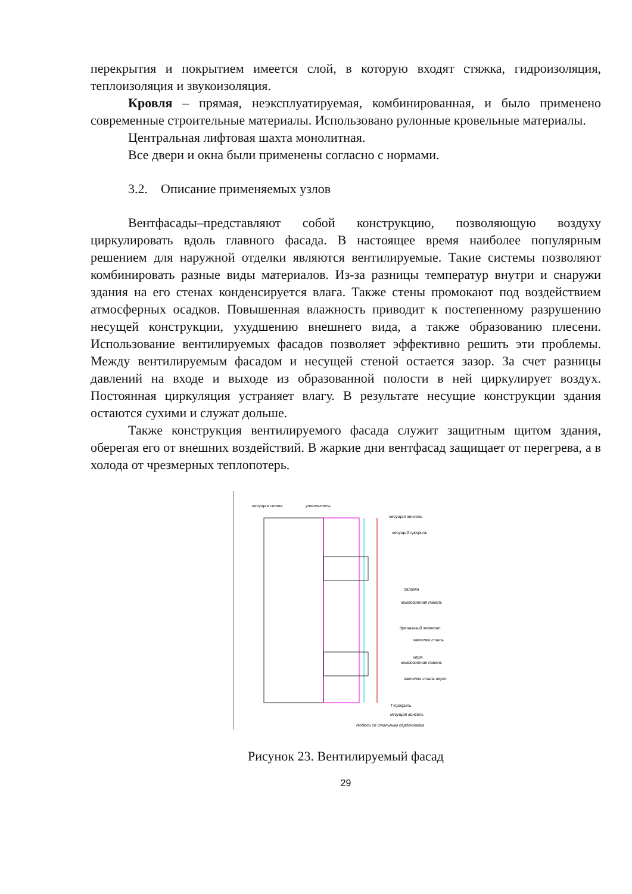перекрытия и покрытием имеется слой, в которую входят стяжка, гидроизоляция, теплоизоляция и звукоизоляция.
Кровля – прямая, неэксплуатируемая, комбинированная, и было применено современные строительные материалы. Использовано рулонные кровельные материалы.
Центральная лифтовая шахта монолитная.
Все двери и окна были применены согласно с нормами.
3.2. Описание применяемых узлов
Вентфасады–представляют собой конструкцию, позволяющую воздуху циркулировать вдоль главного фасада. В настоящее время наиболее популярным решением для наружной отделки являются вентилируемые. Такие системы позволяют комбинировать разные виды материалов. Из-за разницы температур внутри и снаружи здания на его стенах конденсируется влага. Также стены промокают под воздействием атмосферных осадков. Повышенная влажность приводит к постепенному разрушению несущей конструкции, ухудшению внешнего вида, а также образованию плесени. Использование вентилируемых фасадов позволяет эффективно решить эти проблемы. Между вентилируемым фасадом и несущей стеной остается зазор. За счет разницы давлений на входе и выходе из образованной полости в ней циркулирует воздух. Постоянная циркуляция устраняет влагу. В результате несущие конструкции здания остаются сухими и служат дольше.
Также конструкция вентилируемого фасада служит защитным щитом здания, оберегая его от внешних воздействий. В жаркие дни вентфасад защищает от перегрева, а в холода от чрезмерных теплопотерь.
несущая стена утеплитель
несущая консоль
несущий профиль
салазка
композитная панель
дренажный элемент
заклепка сталь нерж.
композитная панель
заклепка сталь нерж.
Т-профиль
несущая консоль
дюбель со стальным сердечником
Рисунок 23. Вентилируемый фасад
29